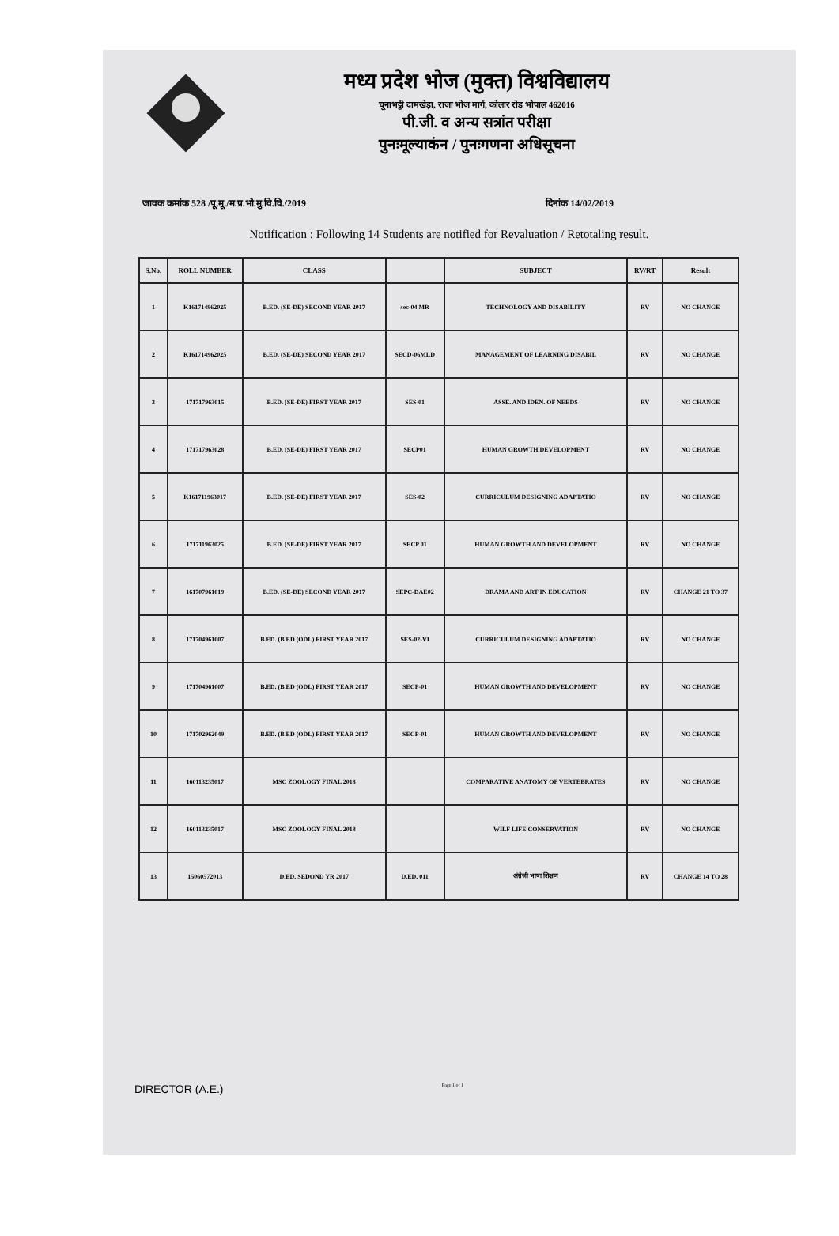मध्य प्रदेश भोज (मुक्त) विश्वविद्यालय
चूनाभट्टी दामखेड़ा, राजा भोज मार्ग, कोलार रोड भोपाल 462016
पी.जी. व अन्य सत्रांत परीक्षा
पुनःमूल्याकंन / पुनःगणना अधिसूचना
जावक क्रमांक 528 /पू.मू./म.प्र.भो.मु.वि.वि./2019 दिनांक 14/02/2019
Notification : Following 14 Students are notified for Revaluation / Retotaling result.
| S.No. | ROLL NUMBER | CLASS | | SUBJECT | RV/RT | Result |
| --- | --- | --- | --- | --- | --- | --- |
| 1 | K161714962025 | B.ED. (SE-DE) SECOND YEAR 2017 | sec-04 MR | TECHNOLOGY AND DISABILITY | RV | NO CHANGE |
| 2 | K161714962025 | B.ED. (SE-DE) SECOND YEAR 2017 | SECD-06MLD | MANAGEMENT OF LEARNING DISABIL | RV | NO CHANGE |
| 3 | 171717963015 | B.ED. (SE-DE) FIRST YEAR 2017 | SES-01 | ASSE. AND IDEN. OF NEEDS | RV | NO CHANGE |
| 4 | 171717963028 | B.ED. (SE-DE) FIRST YEAR 2017 | SECP01 | HUMAN GROWTH DEVELOPMENT | RV | NO CHANGE |
| 5 | K161711963017 | B.ED. (SE-DE) FIRST YEAR 2017 | SES-02 | CURRICULUM DESIGNING ADAPTATIO | RV | NO CHANGE |
| 6 | 171711963025 | B.ED. (SE-DE) FIRST YEAR 2017 | SECP 01 | HUMAN GROWTH AND DEVELOPMENT | RV | NO CHANGE |
| 7 | 161707961019 | B.ED. (SE-DE) SECOND YEAR 2017 | SEPC-DAE02 | DRAMA AND ART IN EDUCATION | RV | CHANGE 21 TO 37 |
| 8 | 171704961007 | B.ED. (B.ED (ODL) FIRST YEAR 2017 | SES-02-VI | CURRICULUM DESIGNING ADAPTATIO | RV | NO CHANGE |
| 9 | 171704961007 | B.ED. (B.ED (ODL) FIRST YEAR 2017 | SECP-01 | HUMAN GROWTH AND DEVELOPMENT | RV | NO CHANGE |
| 10 | 171702962049 | B.ED. (B.ED (ODL) FIRST YEAR 2017 | SECP-01 | HUMAN GROWTH AND DEVELOPMENT | RV | NO CHANGE |
| 11 | 160113235017 | MSC ZOOLOGY FINAL 2018 | | COMPARATIVE ANATOMY OF VERTEBRATES | RV | NO CHANGE |
| 12 | 160113235017 | MSC ZOOLOGY FINAL 2018 | | WILF LIFE CONSERVATION | RV | NO CHANGE |
| 13 | 15060572013 | D.ED. SEDOND YR 2017 | D.ED. 011 | अंग्रेजी भाषा शिक्षण | RV | CHANGE 14 TO 28 |
DIRECTOR (A.E.) Page 1 of 1